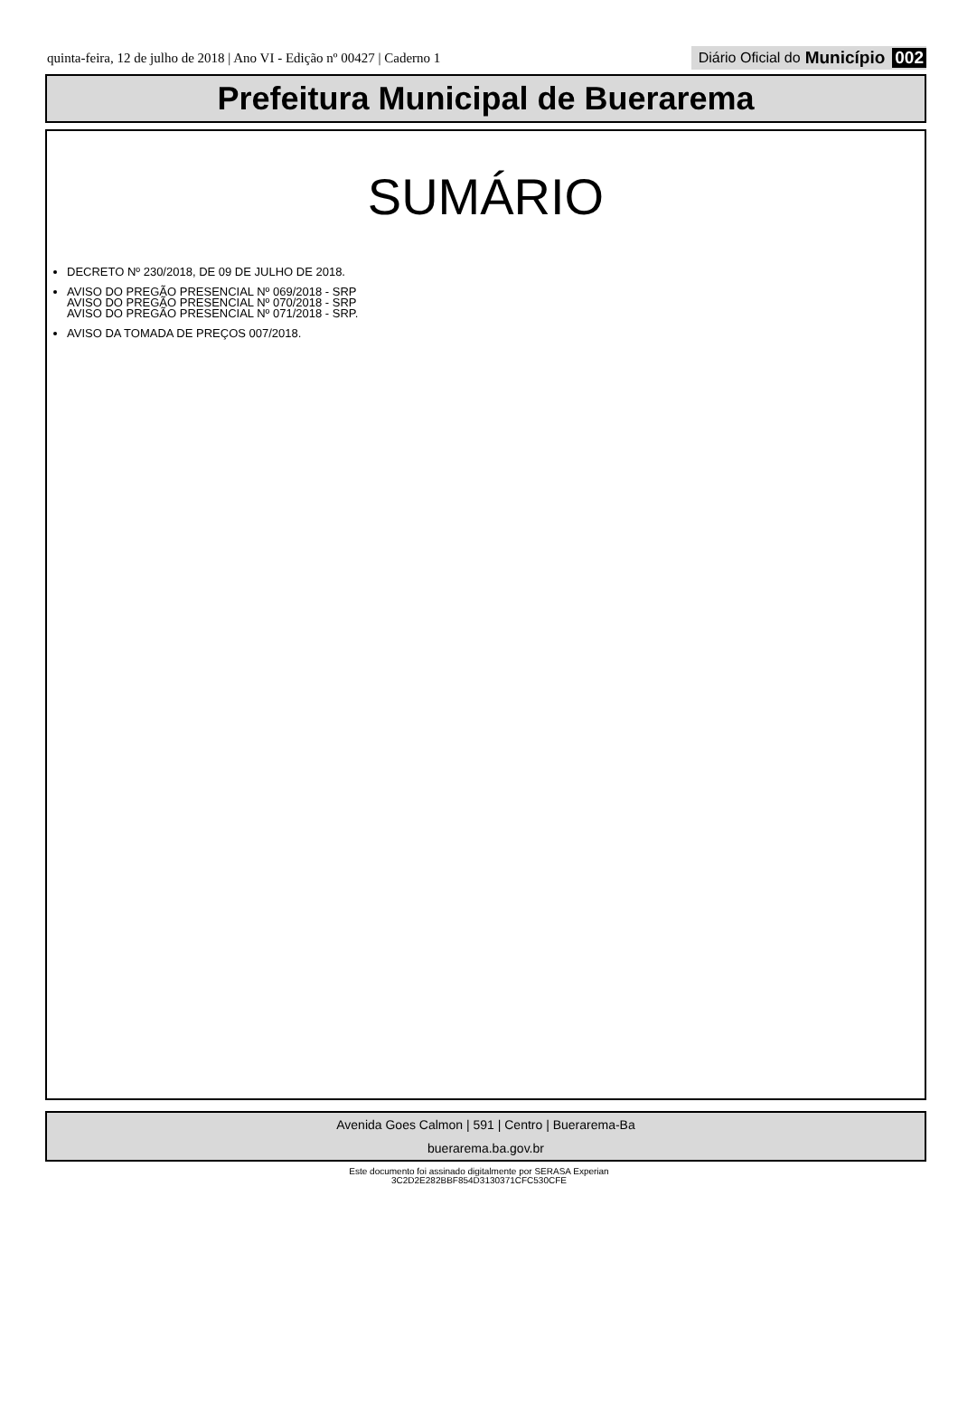quinta-feira, 12 de julho de 2018 | Ano VI - Edição nº 00427 | Caderno 1
Diário Oficial do Município 002
Prefeitura Municipal de Buerarema
SUMÁRIO
DECRETO Nº 230/2018, DE 09 DE JULHO DE 2018.
AVISO DO PREGÃO PRESENCIAL Nº 069/2018 - SRP
AVISO DO PREGÃO PRESENCIAL Nº 070/2018 - SRP
AVISO DO PREGÃO PRESENCIAL Nº 071/2018 - SRP.
AVISO DA TOMADA DE PREÇOS 007/2018.
Avenida Goes Calmon | 591 | Centro | Buerarema-Ba
buerarema.ba.gov.br
Este documento foi assinado digitalmente por SERASA Experian
3C2D2E282BBF854D3130371CFC530CFE